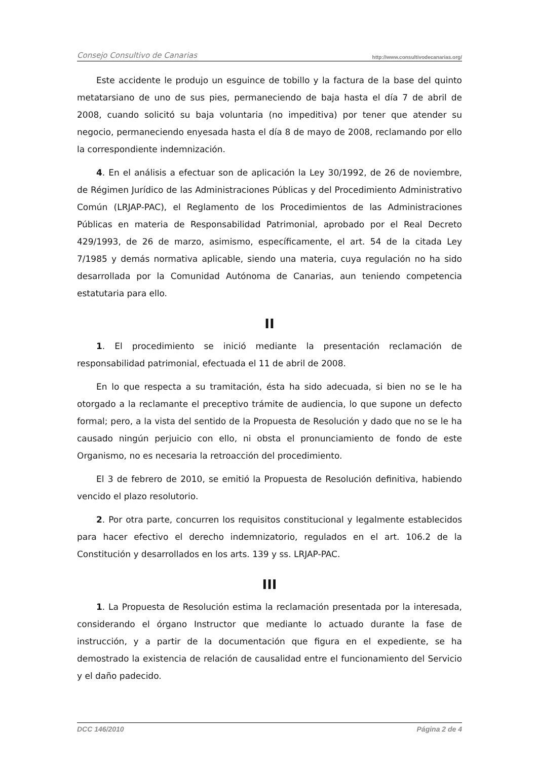Consejo Consultivo de Canarias http://www.consultivodecanarias.org/
Este accidente le produjo un esguince de tobillo y la factura de la base del quinto metatarsiano de uno de sus pies, permaneciendo de baja hasta el día 7 de abril de 2008, cuando solicitó su baja voluntaria (no impeditiva) por tener que atender su negocio, permaneciendo enyesada hasta el día 8 de mayo de 2008, reclamando por ello la correspondiente indemnización.
4. En el análisis a efectuar son de aplicación la Ley 30/1992, de 26 de noviembre, de Régimen Jurídico de las Administraciones Públicas y del Procedimiento Administrativo Común (LRJAP-PAC), el Reglamento de los Procedimientos de las Administraciones Públicas en materia de Responsabilidad Patrimonial, aprobado por el Real Decreto 429/1993, de 26 de marzo, asimismo, específicamente, el art. 54 de la citada Ley 7/1985 y demás normativa aplicable, siendo una materia, cuya regulación no ha sido desarrollada por la Comunidad Autónoma de Canarias, aun teniendo competencia estatutaria para ello.
II
1. El procedimiento se inició mediante la presentación reclamación de responsabilidad patrimonial, efectuada el 11 de abril de 2008.
En lo que respecta a su tramitación, ésta ha sido adecuada, si bien no se le ha otorgado a la reclamante el preceptivo trámite de audiencia, lo que supone un defecto formal; pero, a la vista del sentido de la Propuesta de Resolución y dado que no se le ha causado ningún perjuicio con ello, ni obsta el pronunciamiento de fondo de este Organismo, no es necesaria la retroacción del procedimiento.
El 3 de febrero de 2010, se emitió la Propuesta de Resolución definitiva, habiendo vencido el plazo resolutorio.
2. Por otra parte, concurren los requisitos constitucional y legalmente establecidos para hacer efectivo el derecho indemnizatorio, regulados en el art. 106.2 de la Constitución y desarrollados en los arts. 139 y ss. LRJAP-PAC.
III
1. La Propuesta de Resolución estima la reclamación presentada por la interesada, considerando el órgano Instructor que mediante lo actuado durante la fase de instrucción, y a partir de la documentación que figura en el expediente, se ha demostrado la existencia de relación de causalidad entre el funcionamiento del Servicio y el daño padecido.
DCC 146/2010 Página 2 de 4